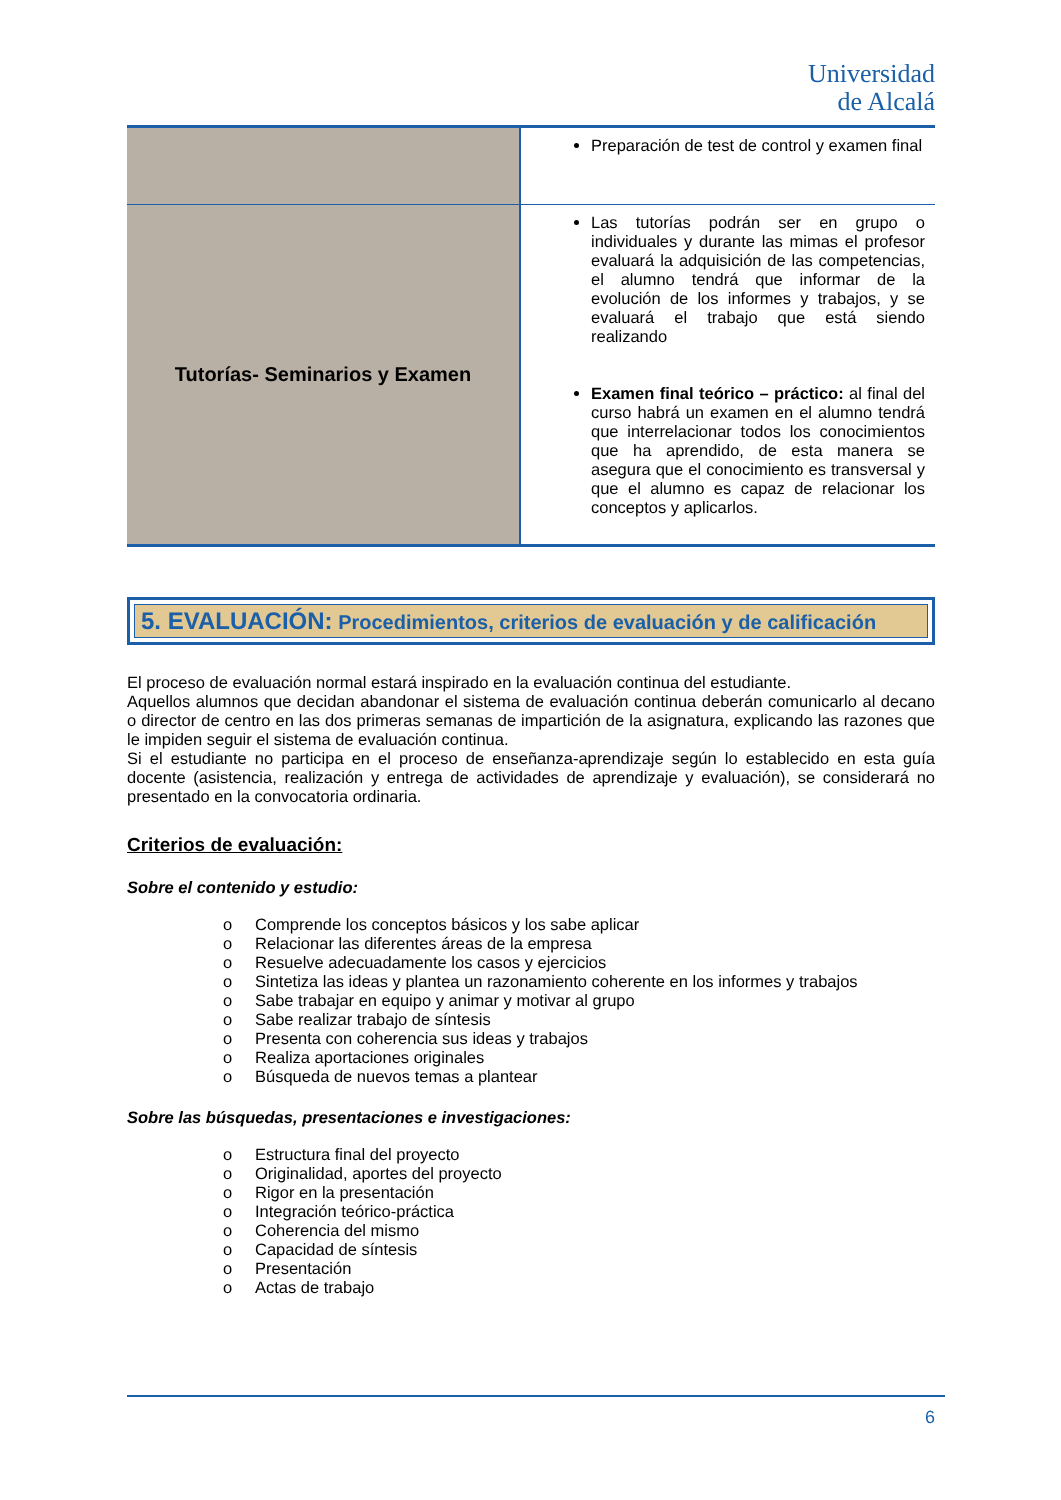Universidad
de Alcalá
| | Preparación de test de control y examen final |
| Tutorías- Seminarios y Examen | Las tutorías podrán ser en grupo o individuales y durante las mimas el profesor evaluará la adquisición de las competencias, el alumno tendrá que informar de la evolución de los informes y trabajos, y se evaluará el trabajo que está siendo realizando Examen final teórico – práctico: al final del curso habrá un examen en el alumno tendrá que interrelacionar todos los conocimientos que ha aprendido, de esta manera se asegura que el conocimiento es transversal y que el alumno es capaz de relacionar los conceptos y aplicarlos. |
5. EVALUACIÓN: Procedimientos, criterios de evaluación y de calificación
El proceso de evaluación normal estará inspirado en la evaluación continua del estudiante.
Aquellos alumnos que decidan abandonar el sistema de evaluación continua deberán comunicarlo al decano o director de centro en las dos primeras semanas de impartición de la asignatura, explicando las razones que le impiden seguir el sistema de evaluación continua.
Si el estudiante no participa en el proceso de enseñanza-aprendizaje según lo establecido en esta guía docente (asistencia, realización y entrega de actividades de aprendizaje y evaluación), se considerará no presentado en la convocatoria ordinaria.
Criterios de evaluación:
Sobre el contenido y estudio:
o Comprende los conceptos básicos y los sabe aplicar
o Relacionar las diferentes áreas de la empresa
o Resuelve adecuadamente los casos y ejercicios
o Sintetiza las ideas y plantea un razonamiento coherente en los informes y trabajos
o Sabe trabajar en equipo y animar y motivar al grupo
o Sabe realizar trabajo de síntesis
o Presenta con coherencia sus ideas y trabajos
o Realiza aportaciones originales
o Búsqueda de nuevos temas a plantear
Sobre las búsquedas, presentaciones e investigaciones:
o Estructura final del proyecto
o Originalidad, aportes del proyecto
o Rigor en la presentación
o Integración teórico-práctica
o Coherencia del mismo
o Capacidad de síntesis
o Presentación
o Actas de trabajo
6